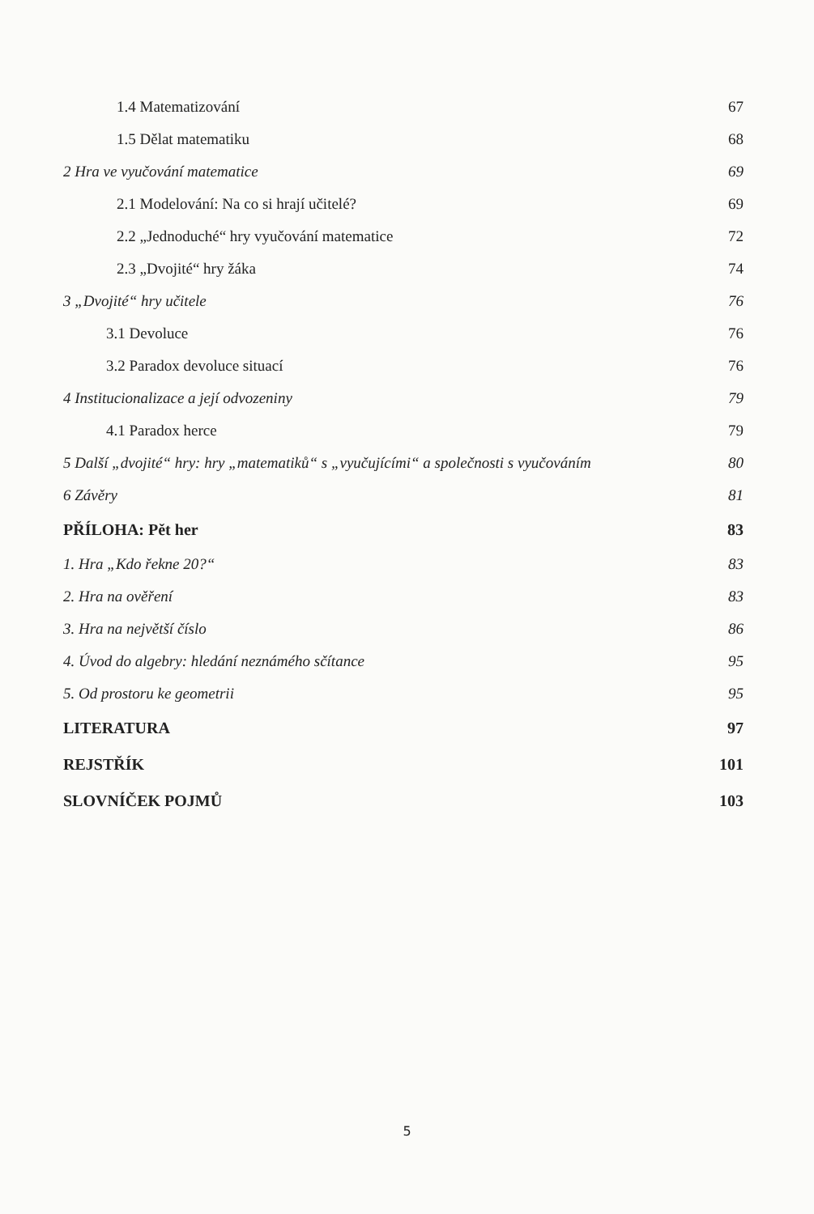1.4 Matematizování 67
1.5 Dělat matematiku 68
2 Hra ve vyučování matematice 69
2.1 Modelování: Na co si hrají učitelé? 69
2.2 „Jednoduché“ hry vyučování matematice 72
2.3 „Dvojité“ hry žáka 74
3 „Dvojité“ hry učitele 76
3.1 Devoluce 76
3.2 Paradox devoluce situací 76
4 Institucionalizace a její odvozeniny 79
4.1 Paradox herce 79
5 Další „dvojité“ hry: hry „matematiků“ s „vyučujícími“ a společnosti s vyučováním 80
6 Závěry 81
PŘÍLOHA: Pět her 83
1. Hra „Kdo řekne 20?“83
2. Hra na ověření 83
3. Hra na největší číslo 86
4. Úvod do algebry: hledání neznámého sčítance 95
5. Od prostoru ke geometrii 95
LITERATURA 97
REJSTŘÍK 101
SLOVNÍČEK POJMŮ 103
5